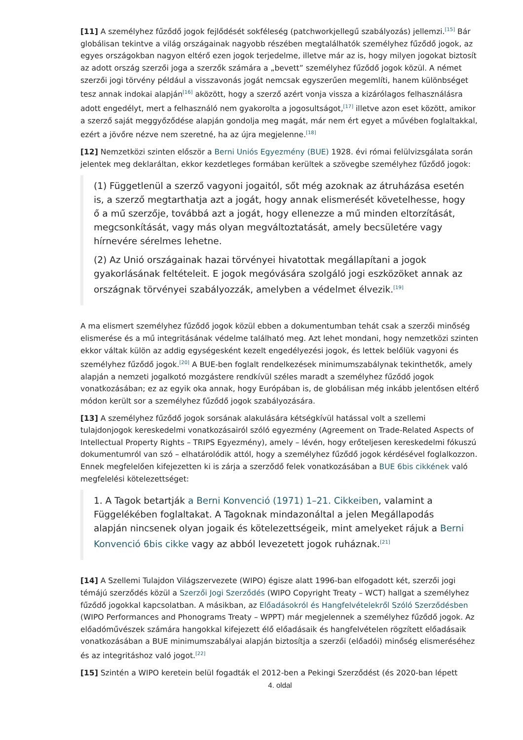[11] A személyhez fűződő jogok fejlődését sokféleség (patchworkjellegű szabályozás) jellemzi.<sup>[15]</sup> Bár globálisan tekintve a világ országainak nagyobb részében megtalálhatók személyhez fűződő jogok, az egyes országokban nagyon eltérő ezen jogok terjedelme, illetve már az is, hogy milyen jogokat biztosít az adott ország szerzői joga a szerzők számára a „bevett” személyhez fűződő jogok közül. A német szerzői jogi törvény például a visszavonás jogát nemcsak egyszerűen megemlíti, hanem különbséget tesz annak indokai alapján<sup>[16]</sup> aközött, hogy a szerző azért vonja vissza a kizárólagos felhasználásra adott engedélyt, mert a felhasználó nem gyakorolta a jogosultságot,<sup>[17]</sup> illetve azon eset között, amikor a szerző saját meggyőződése alapján gondolja meg magát, már nem ért egyet a művében foglaltakkal, ezért a jövőre nézve nem szeretné, ha az újra megjelenne.<sup>[18]</sup>
[12] Nemzetközi szinten először a Berni Uniós Egyezmény (BUE) 1928. évi római felülvizsgálata során jelentek meg deklaráltan, ekkor kezdetleges formában kerültek a szövegbe személyhez fűződő jogok:
(1) Függetlenül a szerző vagyoni jogaitól, sőt még azoknak az átruházása esetén is, a szerző megtarthatja azt a jogát, hogy annak elismerését követelhesse, hogy ő a mű szerzője, továbbá azt a jogát, hogy ellenezze a mű minden eltorzítását, megcsonkítását, vagy más olyan megváltoztatását, amely becsületére vagy hírnevére sérelmes lehetne.
(2) Az Unió országainak hazai törvényei hivatottak megállapítani a jogok gyakorlásának feltételeit. E jogok megóvására szolgáló jogi eszközöket annak az országnak törvényei szabályozzák, amelyben a védelmet élvezik.<sup>[19]</sup>
A ma elismert személyhez fűződő jogok közül ebben a dokumentumban tehát csak a szerzői minőség elismerése és a mű integritásának védelme található meg. Azt lehet mondani, hogy nemzetközi szinten ekkor váltak külön az addig egységesként kezelt engedélyezési jogok, és lettek belőlük vagyoni és személyhez fűződő jogok.<sup>[20]</sup> A BUE-ben foglalt rendelkezések minimumszabálynak tekinthetők, amely alapján a nemzeti jogalkotó mozgástere rendkívül széles maradt a személyhez fűződő jogok vonatkozásában; ez az egyik oka annak, hogy Európában is, de globálisan még inkább jelentősen eltérő módon került sor a személyhez fűződő jogok szabályozására.
[13] A személyhez fűződő jogok sorsának alakulására kétségkívül hatással volt a szellemi tulajdonjogok kereskedelmi vonatkozásairól szóló egyezmény (Agreement on Trade-Related Aspects of Intellectual Property Rights – TRIPS Egyezmény), amely – lévén, hogy erőteljesen kereskedelmi fókuszú dokumentumról van szó – elhatárolódik attól, hogy a személyhez fűződő jogok kérdésével foglalkozzon. Ennek megfelelően kifejezetten ki is zárja a szerződő felek vonatkozásában a BUE 6bis cikkének való megfelelési kötelezettséget:
1. A Tagok betartják a Berni Konvenció (1971) 1–21. Cikkeiben, valamint a Függelékében foglaltakat. A Tagoknak mindazonáltal a jelen Megállapodás alapján nincsenek olyan jogaik és kötelezettségeik, mint amelyeket rájuk a Berni Konvenció 6bis cikke vagy az abból levezetett jogok ruháznak.<sup>[21]</sup>
[14] A Szellemi Tulajdon Világszervezete (WIPO) égisze alatt 1996-ban elfogadott két, szerzői jogi témájú szerződés közül a Szerzői Jogi Szerződés (WIPO Copyright Treaty – WCT) hallgat a személyhez fűződő jogokkal kapcsolatban. A másikban, az Előadásokról és Hangfelvételekről Szóló Szerződésben (WIPO Performances and Phonograms Treaty – WPPT) már megjelennek a személyhez fűződő jogok. Az előadóművészek számára hangokkal kifejezett élő előadásaik és hangfelvételen rögzített előadásaik vonatkozásában a BUE minimumszabályai alapján biztosítja a szerzői (előadói) minőség elismeréséhez és az integritáshoz való jogot.<sup>[22]</sup>
[15] Szintén a WIPO keretein belül fogadták el 2012-ben a Pekingi Szerződést (és 2020-ban lépett
4. oldal